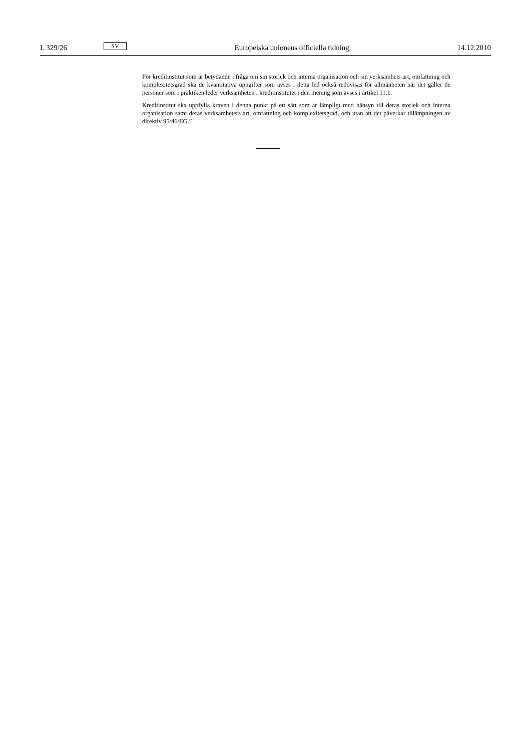L 329/26
SV
Europeiska unionens officiella tidning
14.12.2010
För kreditinstitut som är betydande i fråga om sin storlek och interna organisation och sin verksamhets art, omfattning och komplexitetsgrad ska de kvantitativa uppgifter som avses i detta led också redovisas för allmänheten när det gäller de personer som i praktiken leder verksamheten i kreditinstitutet i den mening som avses i artikel 11.1.
Kreditinstitut ska uppfylla kraven i denna punkt på ett sätt som är lämpligt med hänsyn till deras storlek och interna organisation samt deras verksamheters art, omfattning och komplexitetsgrad, och utan att det påverkar tillämpningen av direktiv 95/46/EG.”